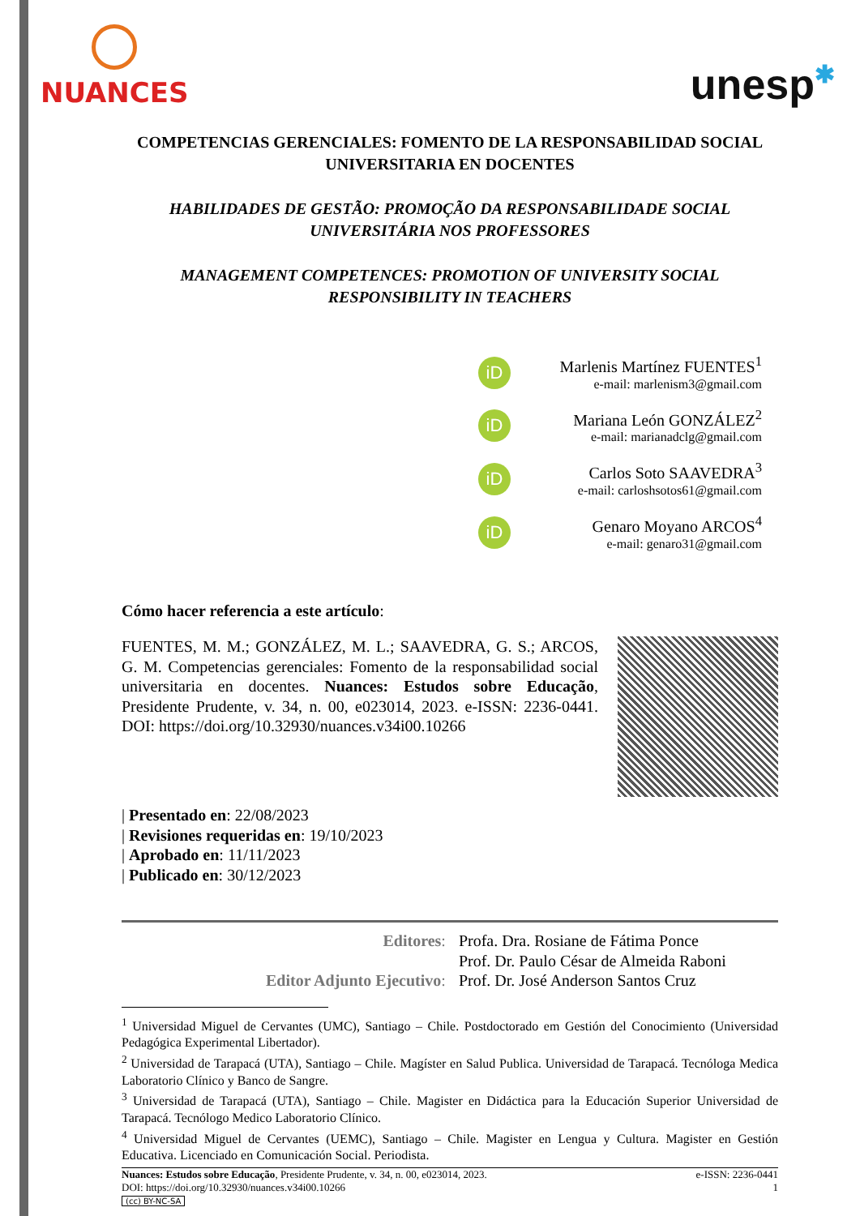NUANCES
unesp✱
COMPETENCIAS GERENCIALES: FOMENTO DE LA RESPONSABILIDAD SOCIAL UNIVERSITARIA EN DOCENTES
HABILIDADES DE GESTÃO: PROMOÇÃO DA RESPONSABILIDADE SOCIAL UNIVERSITÁRIA NOS PROFESSORES
MANAGEMENT COMPETENCES: PROMOTION OF UNIVERSITY SOCIAL RESPONSIBILITY IN TEACHERS
iD
Marlenis Martínez FUENTES<sup>1</sup>
e-mail: marlenism3@gmail.com
iD
Mariana León GONZÁLEZ<sup>2</sup>
e-mail: marianadclg@gmail.com
iD
Carlos Soto SAAVEDRA<sup>3</sup>
e-mail: carloshsotos61@gmail.com
iD
Genaro Moyano ARCOS<sup>4</sup>
e-mail: genaro31@gmail.com
Cómo hacer referencia a este artículo:
FUENTES, M. M.; GONZÁLEZ, M. L.; SAAVEDRA, G. S.; ARCOS, G. M. Competencias gerenciales: Fomento de la responsabilidad social universitaria en docentes. Nuances: Estudos sobre Educação, Presidente Prudente, v. 34, n. 00, e023014, 2023. e-ISSN: 2236-0441. DOI: https://doi.org/10.32930/nuances.v34i00.10266
| Presentado en: 22/08/2023
| Revisiones requeridas en: 19/10/2023
| Aprobado en: 11/11/2023
| Publicado en: 30/12/2023
| Editores : | Profa. Dra. Rosiane de Fátima Ponce |
| | Prof. Dr. Paulo César de Almeida Raboni |
| Editor Adjunto Ejecutivo : | Prof. Dr. José Anderson Santos Cruz |
<sup>1</sup> Universidad Miguel de Cervantes (UMC), Santiago – Chile. Postdoctorado em Gestión del Conocimiento (Universidad Pedagógica Experimental Libertador).
<sup>2</sup> Universidad de Tarapacá (UTA), Santiago – Chile. Magíster en Salud Publica. Universidad de Tarapacá. Tecnóloga Medica Laboratorio Clínico y Banco de Sangre.
<sup>3</sup> Universidad de Tarapacá (UTA), Santiago – Chile. Magister en Didáctica para la Educación Superior Universidad de Tarapacá. Tecnólogo Medico Laboratorio Clínico.
<sup>4</sup> Universidad Miguel de Cervantes (UEMC), Santiago – Chile. Magister en Lengua y Cultura. Magister en Gestión Educativa. Licenciado en Comunicación Social. Periodista.
Nuances: Estudos sobre Educação, Presidente Prudente, v. 34, n. 00, e023014, 2023.
DOI: https://doi.org/10.32930/nuances.v34i00.10266
(cc) BY-NC-SA
e-ISSN: 2236-0441
1